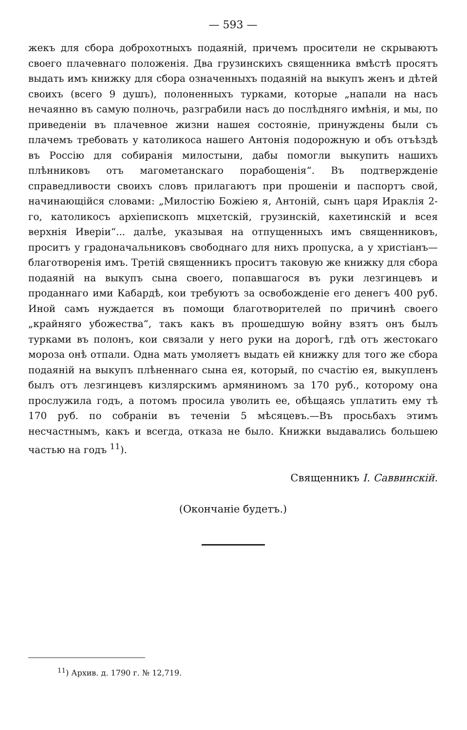— 593 —
жекъ для сбора доброхотныхъ подаяній, причемъ просители не скрываютъ своего плачевнаго положенія. Два грузинскихъ священника вмѣстѣ просятъ выдать имъ книжку для сбора означенныхъ подаяній на выкупъ женъ и дѣтей своихъ (всего 9 душъ), полоненныхъ турками, которые „напали на насъ нечаянно въ самую полночь, разграбили насъ до послѣдняго имѣнія, и мы, по приведеніи въ плачевное жизни нашея состояніе, принуждены были съ плачемъ требовать у католикоса нашего Антонія подорожную и объ отъѣздѣ въ Россію для собиранія милостыни, дабы помогли выкупить нашихъ плѣнниковъ отъ магометанскаго порабощенія“. Въ подтвержденіе справедливости своихъ словъ прилагаютъ при прошеніи и паспортъ свой, начинающійся словами: „Милостію Божіею я, Антоній, сынъ царя Ираклія 2-го, католикосъ архіепископъ мцхетскій, грузинскій, кахетинскій и всея верхнія Иверіи“... далѣе, указывая на отпущенныхъ имъ священниковъ, проситъ у градоначальниковъ свободнаго для нихъ пропуска, а у христіанъ—благотворенія имъ. Третій священникъ проситъ таковую же книжку для сбора подаяній на выкупъ сына своего, попавшагося въ руки лезгинцевъ и проданнаго ими Кабардѣ, кои требуютъ за освобожденіе его денегъ 400 руб. Иной самъ нуждается въ помощи благотворителей по причинѣ своего „крайняго убожества“, такъ какъ въ прошедшую войну взятъ онъ былъ турками въ полонъ, кои связали у него руки на дорогѣ, гдѣ отъ жестокаго мороза онѣ отпали. Одна мать умоляетъ выдать ей книжку для того же сбора подаяній на выкупъ плѣненнаго сына ея, который, по счастію ея, выкупленъ былъ отъ лезгинцевъ кизлярскимъ армяниномъ за 170 руб., которому она прослужила годъ, а потомъ просила уволить ее, обѣщаясь уплатить ему тѣ 170 руб. по собраніи въ теченіи 5 мѣсяцевъ.—Въ просьбахъ этимъ несчастнымъ, какъ и всегда, отказа не было. Книжки выдавались большею частью на годъ <sup>11</sup>).
Священникъ І. Саввинскій.
(Окончаніе будетъ.)
<sup>11</sup>) Архив. д. 1790 г. № 12,719.